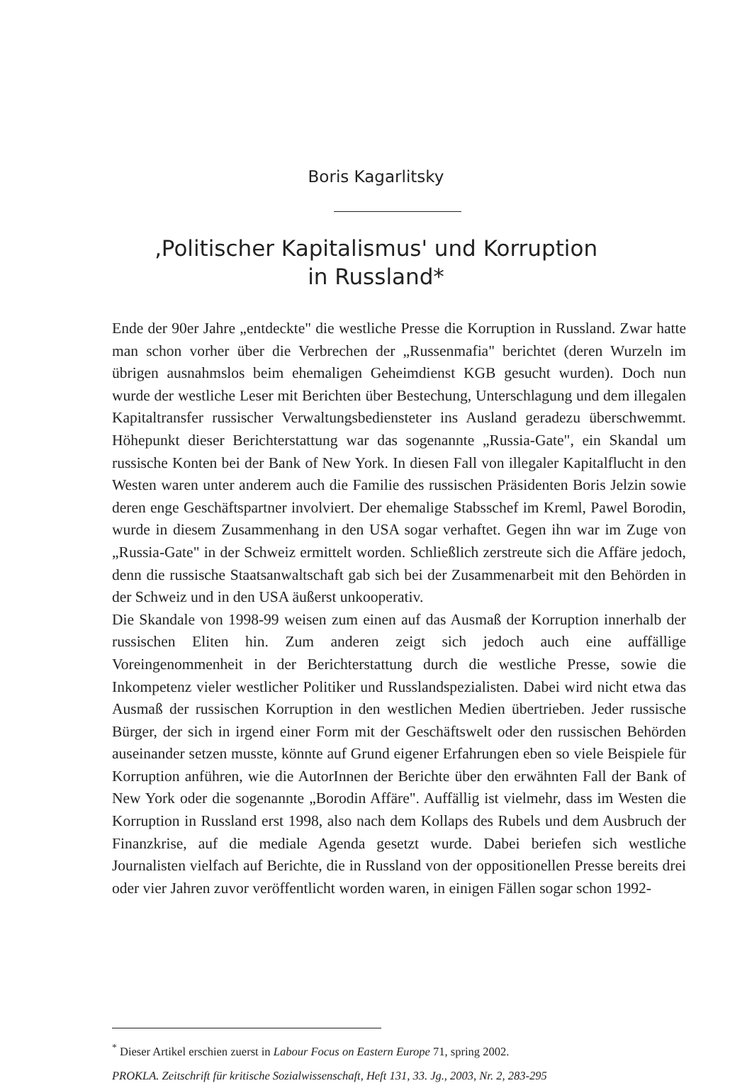Boris Kagarlitsky
‚Politischer Kapitalismus' und Korruption
in Russland*
Ende der 90er Jahre „entdeckte" die westliche Presse die Korruption in Russland. Zwar hatte man schon vorher über die Verbrechen der „Russenmafia" berichtet (deren Wurzeln im übrigen ausnahmslos beim ehemaligen Geheimdienst KGB gesucht wurden). Doch nun wurde der westliche Leser mit Berichten über Bestechung, Unterschlagung und dem illegalen Kapitaltransfer russischer Verwaltungsbediensteter ins Ausland geradezu überschwemmt. Höhepunkt dieser Berichterstattung war das sogenannte „Russia-Gate", ein Skandal um russische Konten bei der Bank of New York. In diesen Fall von illegaler Kapitalflucht in den Westen waren unter anderem auch die Familie des russischen Präsidenten Boris Jelzin sowie deren enge Geschäftspartner involviert. Der ehemalige Stabsschef im Kreml, Pawel Borodin, wurde in diesem Zusammenhang in den USA sogar verhaftet. Gegen ihn war im Zuge von „Russia-Gate" in der Schweiz ermittelt worden. Schließlich zerstreute sich die Affäre jedoch, denn die russische Staatsanwaltschaft gab sich bei der Zusammenarbeit mit den Behörden in der Schweiz und in den USA äußerst unkooperativ.
Die Skandale von 1998-99 weisen zum einen auf das Ausmaß der Korruption innerhalb der russischen Eliten hin. Zum anderen zeigt sich jedoch auch eine auffällige Voreingenommenheit in der Berichterstattung durch die westliche Presse, sowie die Inkompetenz vieler westlicher Politiker und Russlandspezialisten. Dabei wird nicht etwa das Ausmaß der russischen Korruption in den westlichen Medien übertrieben. Jeder russische Bürger, der sich in irgend einer Form mit der Geschäftswelt oder den russischen Behörden auseinander setzen musste, könnte auf Grund eigener Erfahrungen eben so viele Beispiele für Korruption anführen, wie die AutorInnen der Berichte über den erwähnten Fall der Bank of New York oder die sogenannte „Borodin Affäre". Auffällig ist vielmehr, dass im Westen die Korruption in Russland erst 1998, also nach dem Kollaps des Rubels und dem Ausbruch der Finanzkrise, auf die mediale Agenda gesetzt wurde. Dabei beriefen sich westliche Journalisten vielfach auf Berichte, die in Russland von der oppositionellen Presse bereits drei oder vier Jahren zuvor veröffentlicht worden waren, in einigen Fällen sogar schon 1992-
<sup>*</sup> Dieser Artikel erschien zuerst in Labour Focus on Eastern Europe 71, spring 2002.
PROKLA. Zeitschrift für kritische Sozialwissenschaft, Heft 131, 33. Jg., 2003, Nr. 2, 283-295